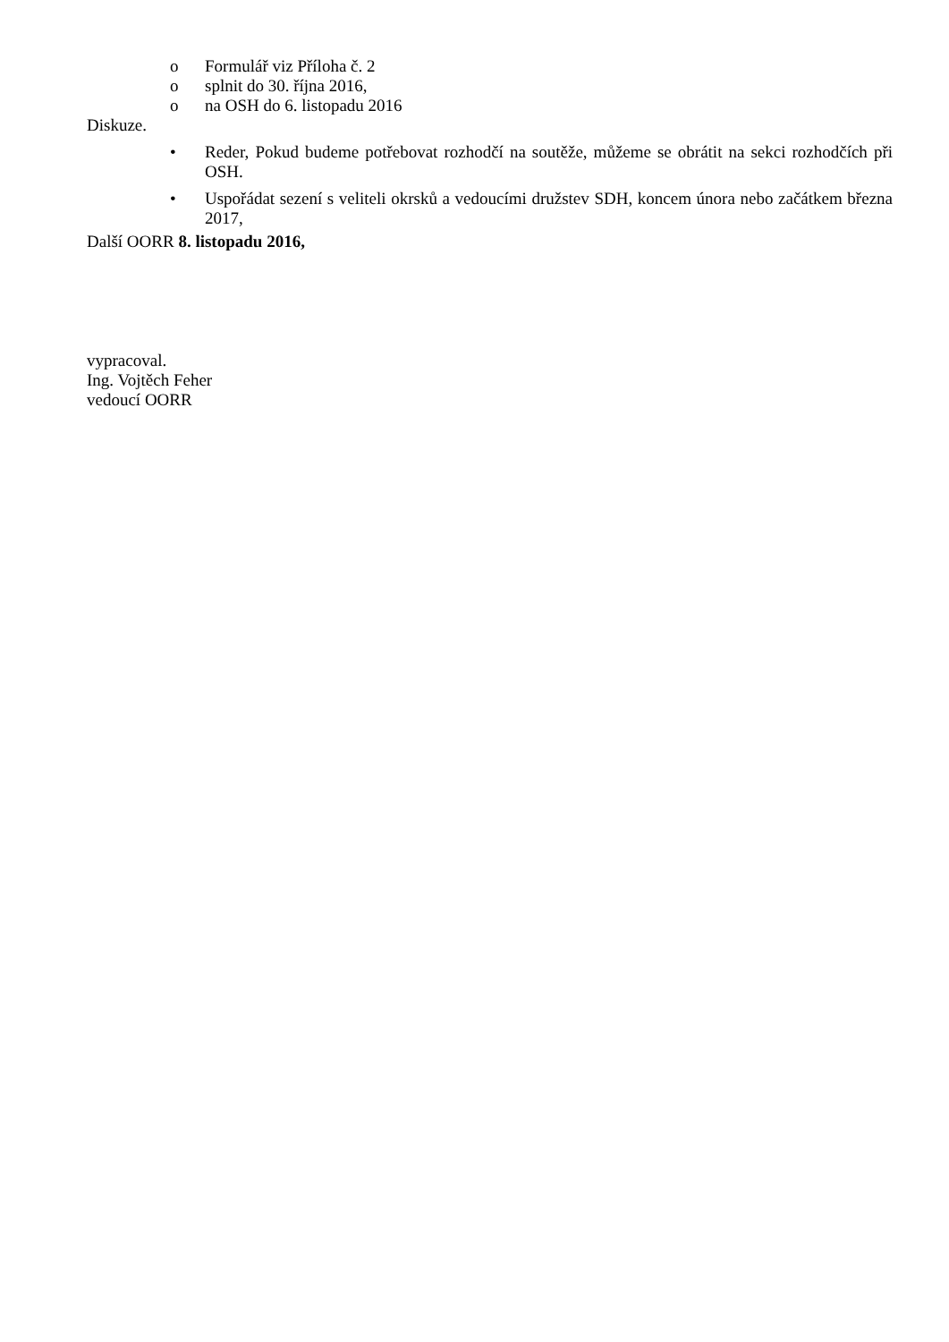o Formulář viz Příloha č. 2
o splnit do 30. října 2016,
o na OSH do 6. listopadu 2016
Diskuze.
• Reder, Pokud budeme potřebovat rozhodčí na soutěže, můžeme se obrátit na sekci rozhodčích při OSH.
• Uspořádat sezení s veliteli okrsků a vedoucími družstev SDH, koncem února nebo začátkem března 2017,
Další OORR 8. listopadu 2016,
vypracoval.
Ing. Vojtěch Feher
vedoucí OORR